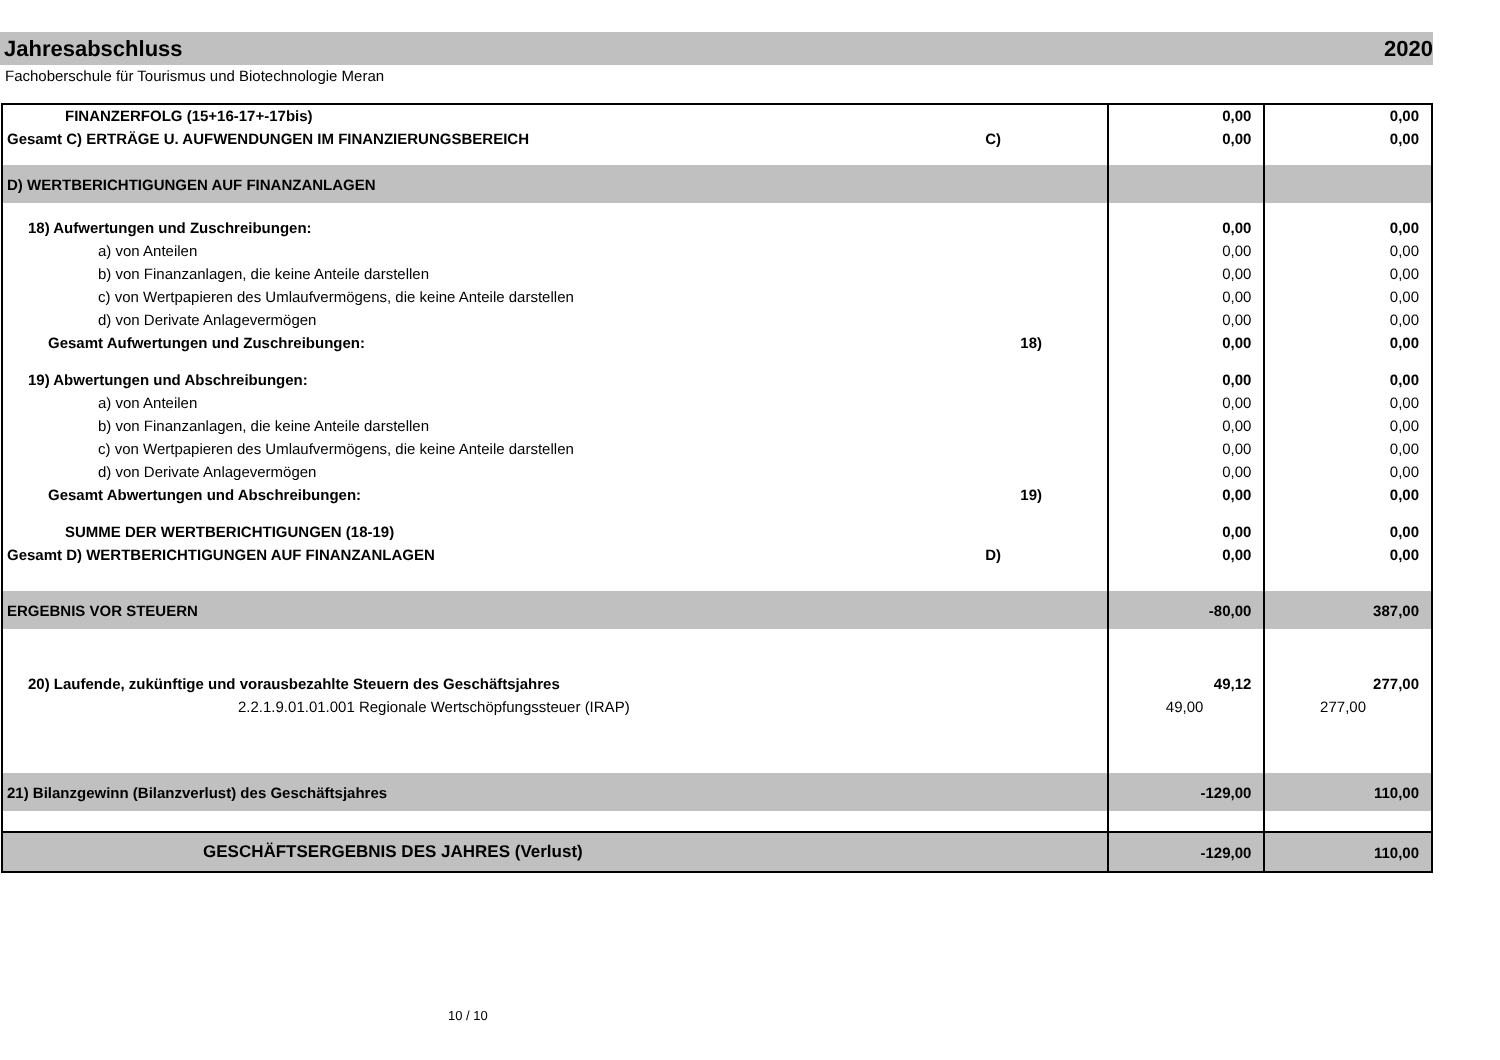Jahresabschluss 2020
Fachoberschule für Tourismus und Biotechnologie Meran
| FINANZERFOLG (15+16-17+-17bis) | 0,00 | 0,00 |
| Gesamt C) ERTRÄGE U. AUFWENDUNGEN IM FINANZIERUNGSBEREICH C) | 0,00 | 0,00 |
| D) WERTBERICHTIGUNGEN AUF FINANZANLAGEN | | |
| 18) Aufwertungen und Zuschreibungen: | 0,00 | 0,00 |
| a) von Anteilen | 0,00 | 0,00 |
| b) von Finanzanlagen, die keine Anteile darstellen | 0,00 | 0,00 |
| c) von Wertpapieren des Umlaufvermögens, die keine Anteile darstellen | 0,00 | 0,00 |
| d) von Derivate Anlagevermögen | 0,00 | 0,00 |
| Gesamt Aufwertungen und Zuschreibungen: 18) | 0,00 | 0,00 |
| 19) Abwertungen und Abschreibungen: | 0,00 | 0,00 |
| a) von Anteilen | 0,00 | 0,00 |
| b) von Finanzanlagen, die keine Anteile darstellen | 0,00 | 0,00 |
| c) von Wertpapieren des Umlaufvermögens, die keine Anteile darstellen | 0,00 | 0,00 |
| d) von Derivate Anlagevermögen | 0,00 | 0,00 |
| Gesamt Abwertungen und Abschreibungen: 19) | 0,00 | 0,00 |
| SUMME DER WERTBERICHTIGUNGEN (18-19) | 0,00 | 0,00 |
| Gesamt D) WERTBERICHTIGUNGEN AUF FINANZANLAGEN D) | 0,00 | 0,00 |
| ERGEBNIS VOR STEUERN | -80,00 | 387,00 |
| 20) Laufende, zukünftige und vorausbezahlte Steuern des Geschäftsjahres | 49,12 | 277,00 |
| 2.2.1.9.01.01.001 Regionale Wertschöpfungssteuer (IRAP) | 49,00 | 277,00 |
| 21) Bilanzgewinn (Bilanzverlust) des Geschäftsjahres | -129,00 | 110,00 |
| GESCHÄFTSERGEBNIS DES JAHRES (Verlust) | -129,00 | 110,00 |
10 / 10